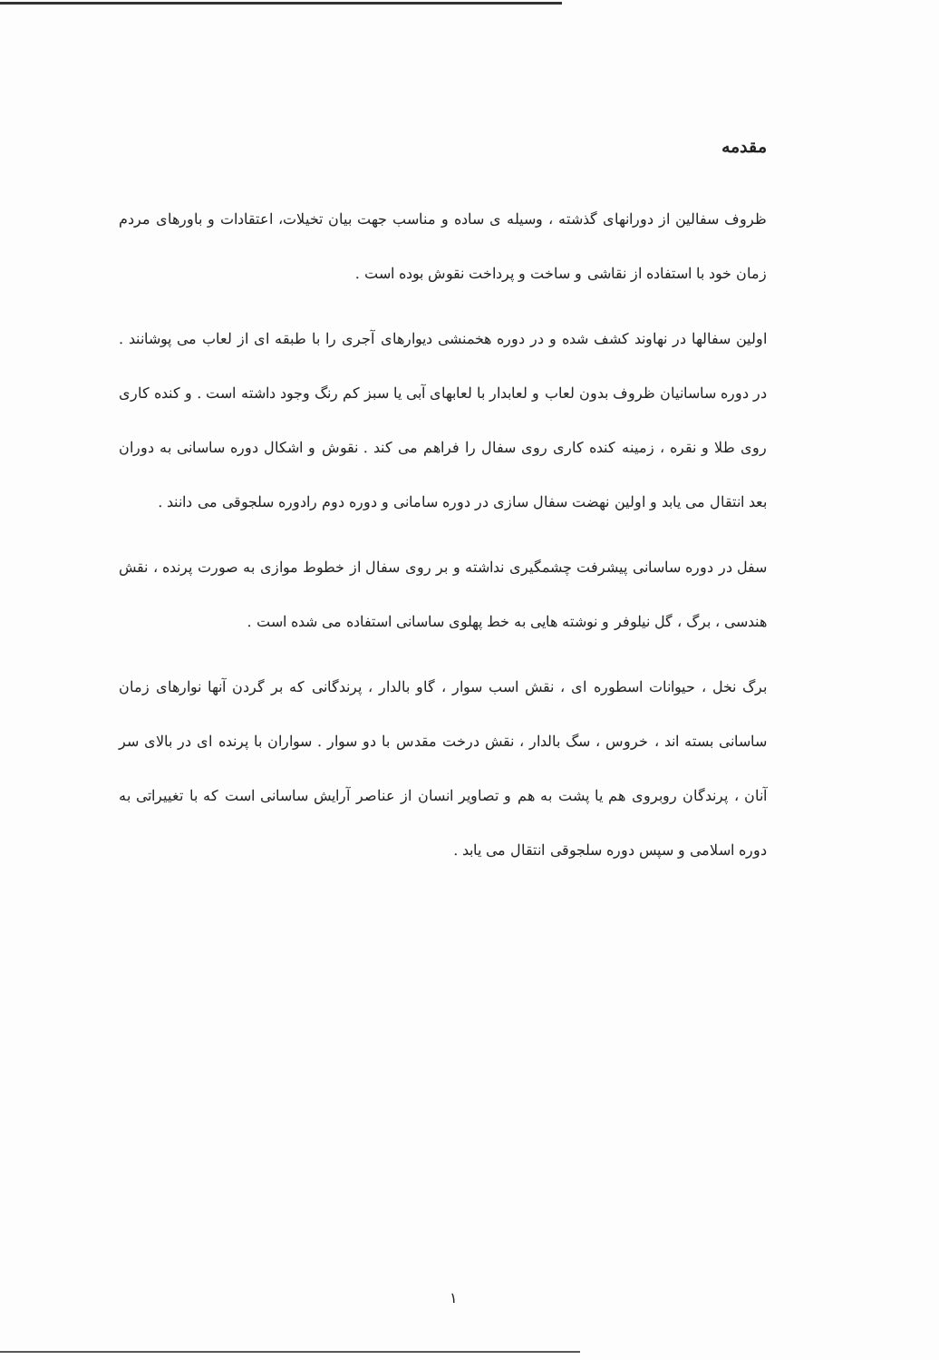مقدمه
ظروف سفالین از دورانهای گذشته ، وسیله ی ساده و مناسب جهت بیان تخیلات، اعتقادات و باورهای مردم زمان خود با استفاده از نقاشی و ساخت و پرداخت نقوش بوده است .
اولین سفالها در نهاوند کشف شده و در دوره هخمنشی دیوارهای آجری را با طبقه ای از لعاب می پوشانند . در دوره ساسانیان ظروف بدون لعاب و لعابدار با لعابهای آبی یا سبز کم رنگ وجود داشته است . و کنده کاری روی طلا و نقره ، زمینه کنده کاری روی سفال را فراهم می کند . نقوش و اشکال دوره ساسانی به دوران بعد انتقال می یابد و اولین نهضت سفال سازی در دوره سامانی و دوره دوم رادوره سلجوقی می دانند .
سفل در دوره ساسانی پیشرفت چشمگیری نداشته و بر روی سفال از خطوط موازی به صورت پرنده ، نقش هندسی ، برگ ، گل نیلوفر و نوشته هایی به خط پهلوی ساسانی استفاده می شده است .
برگ نخل ، حیوانات اسطوره ای ، نقش اسب سوار ، گاو بالدار ، پرندگانی که بر گردن آنها نوارهای زمان ساسانی بسته اند ، خروس ، سگ بالدار ، نقش درخت مقدس با دو سوار . سواران با پرنده ای در بالای سر آنان ، پرندگان روبروی هم یا پشت به هم و تصاویر انسان از عناصر آرایش ساسانی است که با تغییراتی به دوره اسلامی و سپس دوره سلجوقی انتقال می یابد .
١